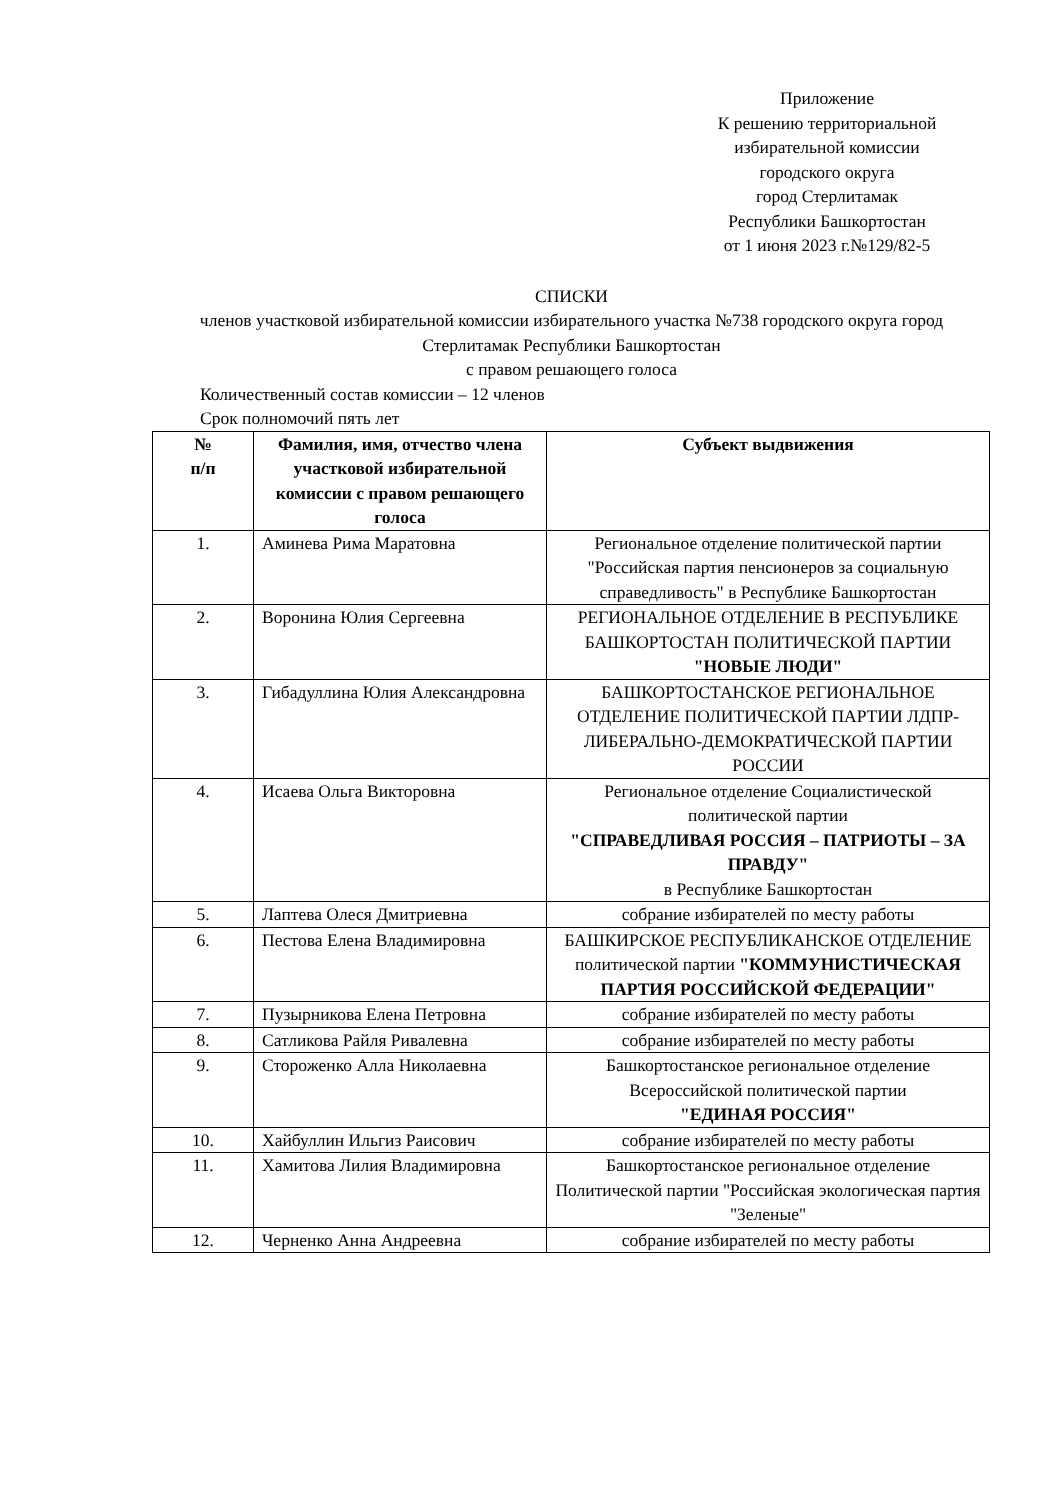Приложение
К решению территориальной избирательной комиссии
городского округа
город Стерлитамак
Республики Башкортостан
от 1 июня 2023 г.№129/82-5
СПИСКИ
членов участковой избирательной комиссии избирательного участка №738 городского округа город Стерлитамак Республики Башкортостан
с правом решающего голоса
Количественный состав комиссии – 12 членов
Срок полномочий пять лет
| № п/п | Фамилия, имя, отчество члена участковой избирательной комиссии с правом решающего голоса | Субъект выдвижения |
| --- | --- | --- |
| 1. | Аминева Рима Маратовна | Региональное отделение политической партии "Российская партия пенсионеров за социальную справедливость" в Республике Башкортостан |
| 2. | Воронина Юлия Сергеевна | РЕГИОНАЛЬНОЕ ОТДЕЛЕНИЕ В РЕСПУБЛИКЕ БАШКОРТОСТАН ПОЛИТИЧЕСКОЙ ПАРТИИ "НОВЫЕ ЛЮДИ" |
| 3. | Гибадуллина Юлия Александровна | БАШКОРТОСТАНСКОЕ РЕГИОНАЛЬНОЕ ОТДЕЛЕНИЕ ПОЛИТИЧЕСКОЙ ПАРТИИ ЛДПР-ЛИБЕРАЛЬНО-ДЕМОКРАТИЧЕСКОЙ ПАРТИИ РОССИИ |
| 4. | Исаева Ольга Викторовна | Региональное отделение Социалистической политической партии "СПРАВЕДЛИВАЯ РОССИЯ – ПАТРИОТЫ – ЗА ПРАВДУ" в Республике Башкортостан |
| 5. | Лаптева Олеся Дмитриевна | собрание избирателей по месту работы |
| 6. | Пестова Елена Владимировна | БАШКИРСКОЕ РЕСПУБЛИКАНСКОЕ ОТДЕЛЕНИЕ политической партии "КОММУНИСТИЧЕСКАЯ ПАРТИЯ РОССИЙСКОЙ ФЕДЕРАЦИИ" |
| 7. | Пузырникова Елена Петровна | собрание избирателей по месту работы |
| 8. | Сатликова Райля Ривалевна | собрание избирателей по месту работы |
| 9. | Стороженко Алла Николаевна | Башкортостанское региональное отделение Всероссийской политической партии "ЕДИНАЯ РОССИЯ" |
| 10. | Хайбуллин Ильгиз Раисович | собрание избирателей по месту работы |
| 11. | Хамитова Лилия Владимировна | Башкортостанское региональное отделение Политической партии "Российская экологическая партия "Зеленые" |
| 12. | Черненко Анна Андреевна | собрание избирателей по месту работы |